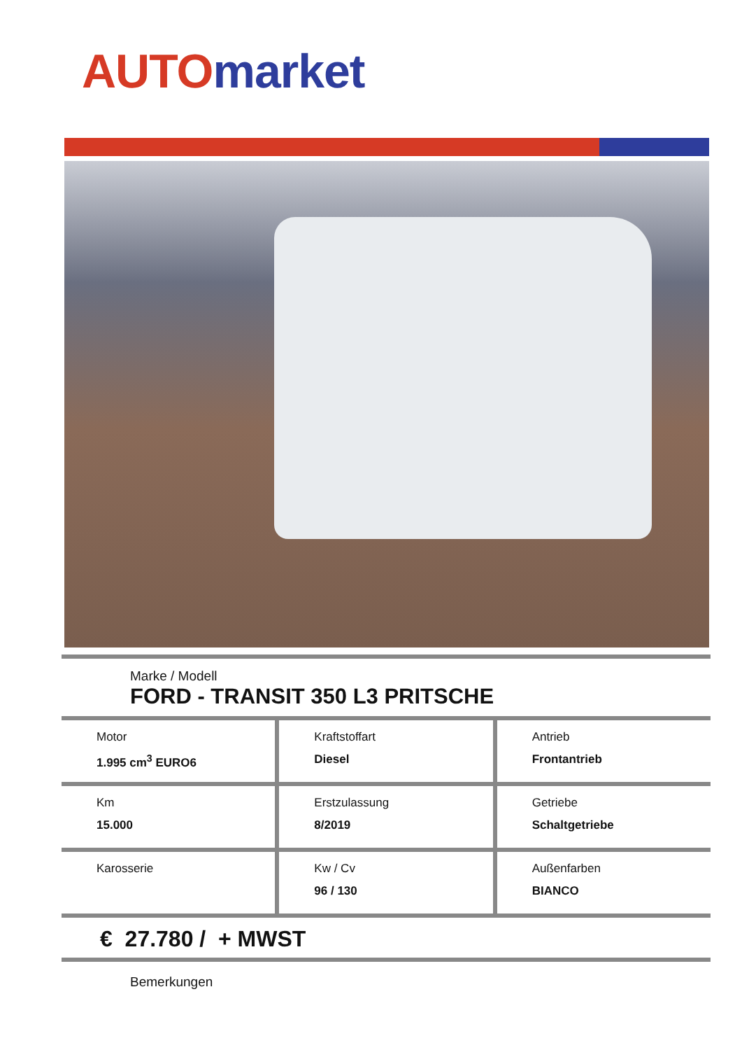AUTO market
Marke / Modell
FORD - TRANSIT 350 L3 PRITSCHE
Motor
1.995 cm<sup>3</sup> EURO6
Kraftstoffart
Diesel
Antrieb
Frontantrieb
Km
15.000
Erstzulassung
8/2019
Getriebe
Schaltgetriebe
Karosserie Kw / Cv
96 / 130
Außenfarben
BIANCO
€ 27.780 / + MWST
Bemerkungen